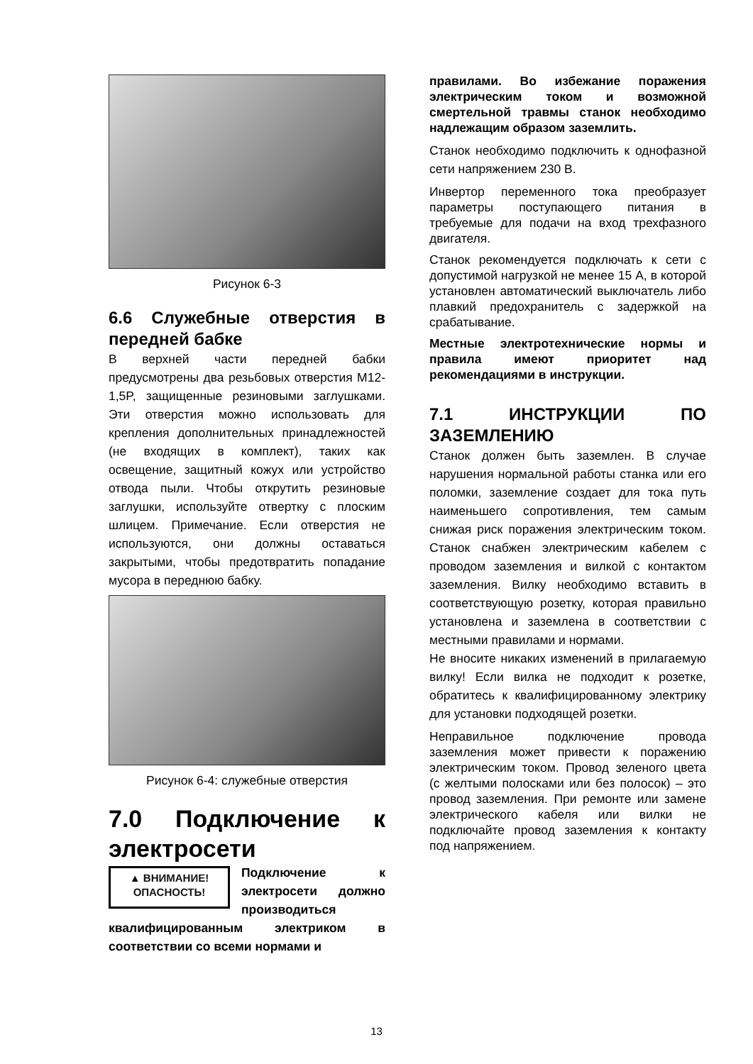Рисунок 6-3
6.6 Служебные отверстия в передней бабке
В верхней части передней бабки предусмотрены два резьбовых отверстия M12-1,5P, защищенные резиновыми заглушками. Эти отверстия можно использовать для крепления дополнительных принадлежностей (не входящих в комплект), таких как освещение, защитный кожух или устройство отвода пыли. Чтобы открутить резиновые заглушки, используйте отвертку с плоским шлицем. Примечание. Если отверстия не используются, они должны оставаться закрытыми, чтобы предотвратить попадание мусора в переднюю бабку.
Рисунок 6-4: служебные отверстия
7.0 Подключение к электросети
▲ ВНИМАНИЕ!
ОПАСНОСТЬ!
Подключение к электросети должно производиться квалифицированным электриком в соответствии со всеми нормами и
правилами. Во избежание поражения электрическим током и возможной смертельной травмы станок необходимо надлежащим образом заземлить.
Станок необходимо подключить к однофазной сети напряжением 230 В.
Инвертор переменного тока преобразует параметры поступающего питания в требуемые для подачи на вход трехфазного двигателя.
Станок рекомендуется подключать к сети с допустимой нагрузкой не менее 15 А, в которой установлен автоматический выключатель либо плавкий предохранитель с задержкой на срабатывание.
Местные электротехнические нормы и правила имеют приоритет над рекомендациями в инструкции.
7.1 ИНСТРУКЦИИ ПО ЗАЗЕМЛЕНИЮ
Станок должен быть заземлен. В случае нарушения нормальной работы станка или его поломки, заземление создает для тока путь наименьшего сопротивления, тем самым снижая риск поражения электрическим током. Станок снабжен электрическим кабелем с проводом заземления и вилкой с контактом заземления. Вилку необходимо вставить в соответствующую розетку, которая правильно установлена и заземлена в соответствии с местными правилами и нормами.
Не вносите никаких изменений в прилагаемую вилку! Если вилка не подходит к розетке, обратитесь к квалифицированному электрику для установки подходящей розетки.
Неправильное подключение провода заземления может привести к поражению электрическим током. Провод зеленого цвета (с желтыми полосками или без полосок) – это провод заземления. При ремонте или замене электрического кабеля или вилки не подключайте провод заземления к контакту под напряжением.
13